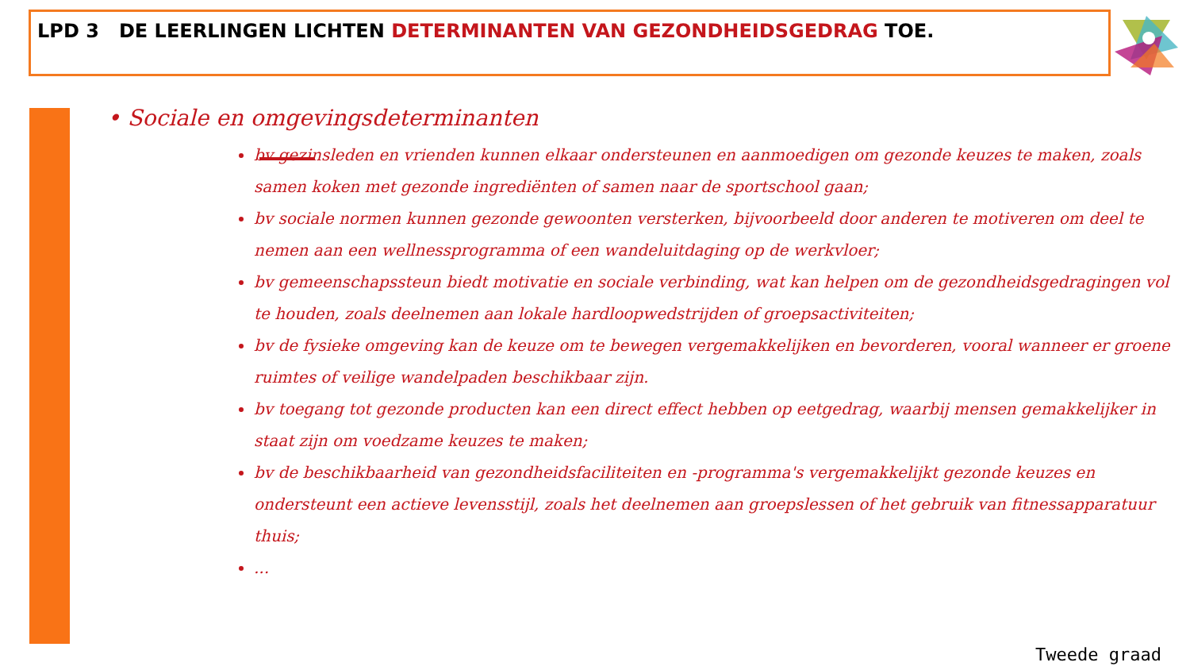LPD 3 DE LEERLINGEN LICHTEN DETERMINANTEN VAN GEZONDHEIDSGEDRAG TOE.
• Sociale en omgevingsdeterminanten
bv gezinsleden en vrienden kunnen elkaar ondersteunen en aanmoedigen om gezonde keuzes te maken, zoals samen koken met gezonde ingrediënten of samen naar de sportschool gaan;
bv sociale normen kunnen gezonde gewoonten versterken, bijvoorbeeld door anderen te motiveren om deel te nemen aan een wellnessprogramma of een wandeluitdaging op de werkvloer;
bv gemeenschapssteun biedt motivatie en sociale verbinding, wat kan helpen om de gezondheidsgedragingen vol te houden, zoals deelnemen aan lokale hardloopwedstrijden of groepsactiviteiten;
bv de fysieke omgeving kan de keuze om te bewegen vergemakkelijken en bevorderen, vooral wanneer er groene ruimtes of veilige wandelpaden beschikbaar zijn.
bv toegang tot gezonde producten kan een direct effect hebben op eetgedrag, waarbij mensen gemakkelijker in staat zijn om voedzame keuzes te maken;
bv de beschikbaarheid van gezondheidsfaciliteiten en -programma's vergemakkelijkt gezonde keuzes en ondersteunt een actieve levensstijl, zoals het deelnemen aan groepslessen of het gebruik van fitnessapparatuur thuis;
...
Tweede graad